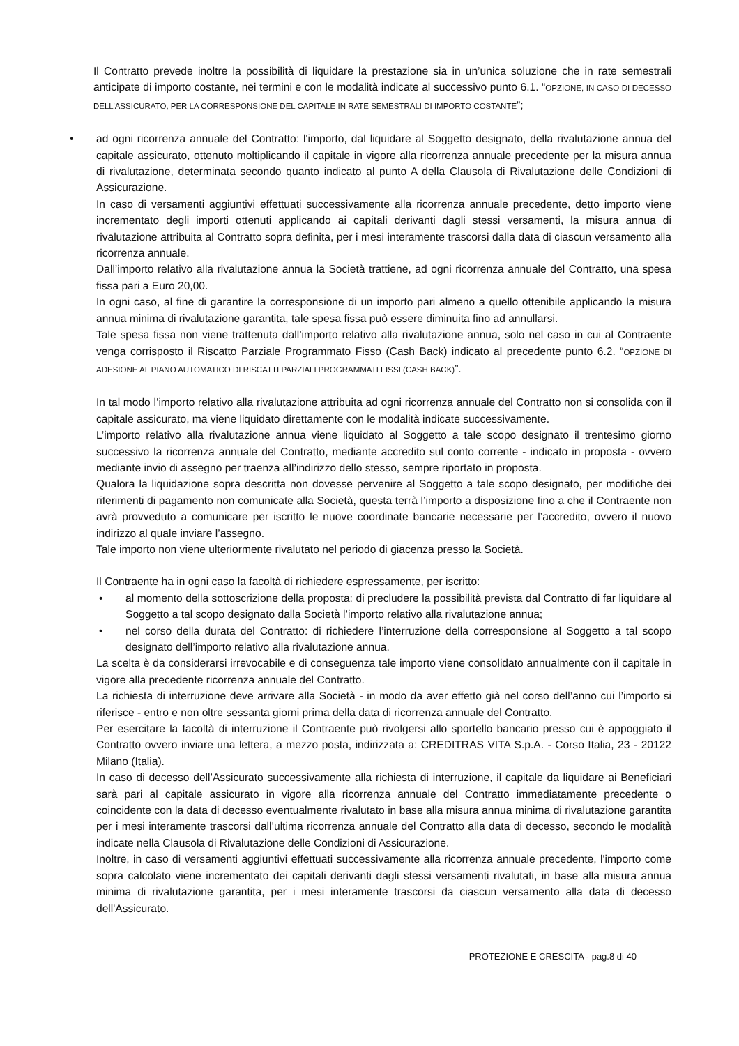Il Contratto prevede inoltre la possibilità di liquidare la prestazione sia in un’unica soluzione che in rate semestrali anticipate di importo costante, nei termini e con le modalità indicate al successivo punto 6.1. “OPZIONE, IN CASO DI DECESSO DELL’ASSICURATO, PER LA CORRESPONSIONE DEL CAPITALE IN RATE SEMESTRALI DI IMPORTO COSTANTE”;
• ad ogni ricorrenza annuale del Contratto: l'importo, dal liquidare al Soggetto designato, della rivalutazione annua del capitale assicurato, ottenuto moltiplicando il capitale in vigore alla ricorrenza annuale precedente per la misura annua di rivalutazione, determinata secondo quanto indicato al punto A della Clausola di Rivalutazione delle Condizioni di Assicurazione.
In caso di versamenti aggiuntivi effettuati successivamente alla ricorrenza annuale precedente, detto importo viene incrementato degli importi ottenuti applicando ai capitali derivanti dagli stessi versamenti, la misura annua di rivalutazione attribuita al Contratto sopra definita, per i mesi interamente trascorsi dalla data di ciascun versamento alla ricorrenza annuale.
Dall’importo relativo alla rivalutazione annua la Società trattiene, ad ogni ricorrenza annuale del Contratto, una spesa fissa pari a Euro 20,00.
In ogni caso, al fine di garantire la corresponsione di un importo pari almeno a quello ottenibile applicando la misura annua minima di rivalutazione garantita, tale spesa fissa può essere diminuita fino ad annullarsi.
Tale spesa fissa non viene trattenuta dall’importo relativo alla rivalutazione annua, solo nel caso in cui al Contraente venga corrisposto il Riscatto Parziale Programmato Fisso (Cash Back) indicato al precedente punto 6.2. “OPZIONE DI ADESIONE AL PIANO AUTOMATICO DI RISCATTI PARZIALI PROGRAMMATI FISSI (CASH BACK)”.
In tal modo l’importo relativo alla rivalutazione attribuita ad ogni ricorrenza annuale del Contratto non si consolida con il capitale assicurato, ma viene liquidato direttamente con le modalità indicate successivamente.
L’importo relativo alla rivalutazione annua viene liquidato al Soggetto a tale scopo designato il trentesimo giorno successivo la ricorrenza annuale del Contratto, mediante accredito sul conto corrente - indicato in proposta - ovvero mediante invio di assegno per traenza all’indirizzo dello stesso, sempre riportato in proposta.
Qualora la liquidazione sopra descritta non dovesse pervenire al Soggetto a tale scopo designato, per modifiche dei riferimenti di pagamento non comunicate alla Società, questa terrà l’importo a disposizione fino a che il Contraente non avrà provveduto a comunicare per iscritto le nuove coordinate bancarie necessarie per l’accredito, ovvero il nuovo indirizzo al quale inviare l’assegno.
Tale importo non viene ulteriormente rivalutato nel periodo di giacenza presso la Società.
Il Contraente ha in ogni caso la facoltà di richiedere espressamente, per iscritto:
• al momento della sottoscrizione della proposta: di precludere la possibilità prevista dal Contratto di far liquidare al Soggetto a tal scopo designato dalla Società l’importo relativo alla rivalutazione annua;
• nel corso della durata del Contratto: di richiedere l’interruzione della corresponsione al Soggetto a tal scopo designato dell’importo relativo alla rivalutazione annua.
La scelta è da considerarsi irrevocabile e di conseguenza tale importo viene consolidato annualmente con il capitale in vigore alla precedente ricorrenza annuale del Contratto.
La richiesta di interruzione deve arrivare alla Società - in modo da aver effetto già nel corso dell’anno cui l’importo si riferisce - entro e non oltre sessanta giorni prima della data di ricorrenza annuale del Contratto.
Per esercitare la facoltà di interruzione il Contraente può rivolgersi allo sportello bancario presso cui è appoggiato il Contratto ovvero inviare una lettera, a mezzo posta, indirizzata a: CREDITRAS VITA S.p.A. - Corso Italia, 23 - 20122 Milano (Italia).
In caso di decesso dell’Assicurato successivamente alla richiesta di interruzione, il capitale da liquidare ai Beneficiari sarà pari al capitale assicurato in vigore alla ricorrenza annuale del Contratto immediatamente precedente o coincidente con la data di decesso eventualmente rivalutato in base alla misura annua minima di rivalutazione garantita per i mesi interamente trascorsi dall’ultima ricorrenza annuale del Contratto alla data di decesso, secondo le modalità indicate nella Clausola di Rivalutazione delle Condizioni di Assicurazione.
Inoltre, in caso di versamenti aggiuntivi effettuati successivamente alla ricorrenza annuale precedente, l'importo come sopra calcolato viene incrementato dei capitali derivanti dagli stessi versamenti rivalutati, in base alla misura annua minima di rivalutazione garantita, per i mesi interamente trascorsi da ciascun versamento alla data di decesso dell'Assicurato.
PROTEZIONE E CRESCITA - pag.8 di 40